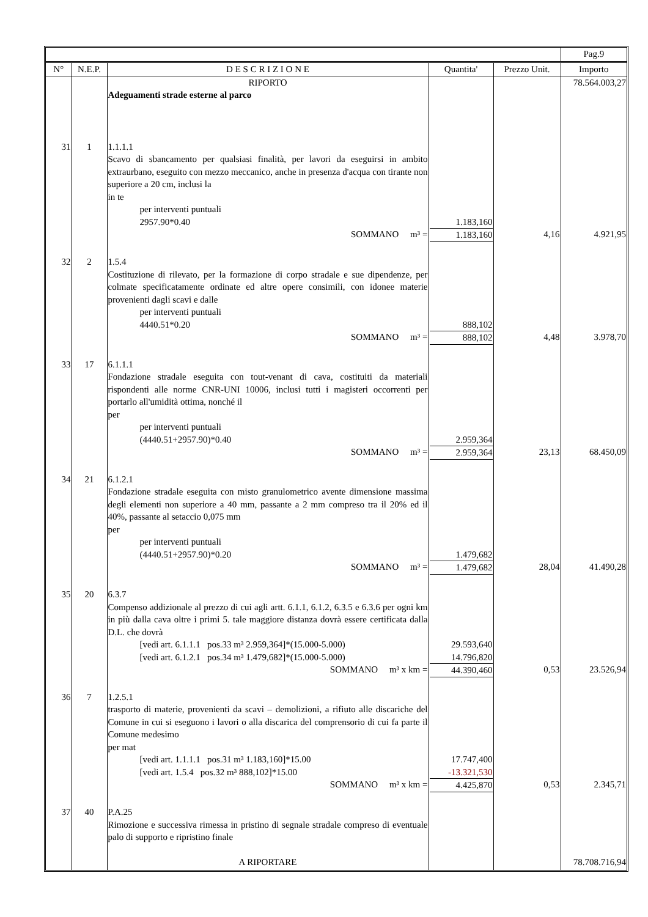| | | | | | Pag.9 |
| N° | N.E.P. | D E S C R I Z I O N E | Quantita' | Prezzo Unit. | Importo |
| | | RIPORTO Adeguamenti strade esterne al parco | | | 78.564.003,27 |
| 31 | 1 | 1.1.1.1 Scavo di sbancamento per qualsiasi finalità, per lavori da eseguirsi in ambito extraurbano, eseguito con mezzo meccanico, anche in presenza d'acqua con tirante non superiore a 20 cm, inclusi la in te per interventi puntuali 2957.90*0.40 SOMMANO m³ = | 1.183,160 1.183,160 | 4,16 | 4.921,95 |
| 32 | 2 | 1.5.4 Costituzione di rilevato, per la formazione di corpo stradale e sue dipendenze, per colmate specificatamente ordinate ed altre opere consimili, con idonee materie provenienti dagli scavi e dalle per interventi puntuali 4440.51*0.20 SOMMANO m³ = | 888,102 888,102 | 4,48 | 3.978,70 |
| 33 | 17 | 6.1.1.1 Fondazione stradale eseguita con tout-venant di cava, costituiti da materiali rispondenti alle norme CNR-UNI 10006, inclusi tutti i magisteri occorrenti per portarlo all'umidità ottima, nonché il per per interventi puntuali (4440.51+2957.90)*0.40 SOMMANO m³ = | 2.959,364 2.959,364 | 23,13 | 68.450,09 |
| 34 | 21 | 6.1.2.1 Fondazione stradale eseguita con misto granulometrico avente dimensione massima degli elementi non superiore a 40 mm, passante a 2 mm compreso tra il 20% ed il 40%, passante al setaccio 0,075 mm per per interventi puntuali (4440.51+2957.90)*0.20 SOMMANO m³ = | 1.479,682 1.479,682 | 28,04 | 41.490,28 |
| 35 | 20 | 6.3.7 Compenso addizionale al prezzo di cui agli artt. 6.1.1, 6.1.2, 6.3.5 e 6.3.6 per ogni km in più dalla cava oltre i primi 5. tale maggiore distanza dovrà essere certificata dalla D.L. che dovrà [vedi art. 6.1.1.1 pos.33 m³ 2.959,364]*(15.000-5.000) [vedi art. 6.1.2.1 pos.34 m³ 1.479,682]*(15.000-5.000) SOMMANO m³ x km = | 29.593,640 14.796,820 44.390,460 | 0,53 | 23.526,94 |
| 36 | 7 | 1.2.5.1 trasporto di materie, provenienti da scavi – demolizioni, a rifiuto alle discariche del Comune in cui si eseguono i lavori o alla discarica del comprensorio di cui fa parte il Comune medesimo per mat [vedi art. 1.1.1.1 pos.31 m³ 1.183,160]*15.00 [vedi art. 1.5.4 pos.32 m³ 888,102]*15.00 SOMMANO m³ x km = | 17.747,400 -13.321,530 4.425,870 | 0,53 | 2.345,71 |
| 37 | 40 | P.A.25 Rimozione e successiva rimessa in pristino di segnale stradale compreso di eventuale palo di supporto e ripristino finale A RIPORTARE | | | 78.708.716,94 |